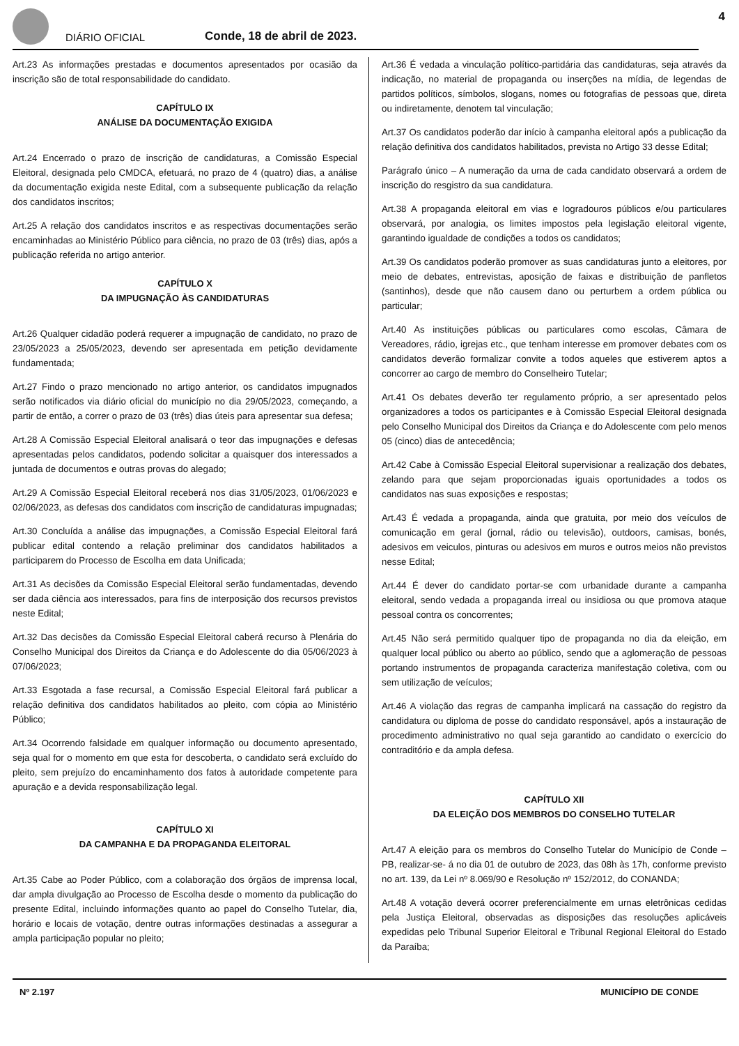DIÁRIO OFICIAL
Conde, 18 de abril de 2023.
4
Art.23 As informações prestadas e documentos apresentados por ocasião da inscrição são de total responsabilidade do candidato.
CAPÍTULO IX
ANÁLISE DA DOCUMENTAÇÃO EXIGIDA
Art.24 Encerrado o prazo de inscrição de candidaturas, a Comissão Especial Eleitoral, designada pelo CMDCA, efetuará, no prazo de 4 (quatro) dias, a análise da documentação exigida neste Edital, com a subsequente publicação da relação dos candidatos inscritos;
Art.25 A relação dos candidatos inscritos e as respectivas documentações serão encaminhadas ao Ministério Público para ciência, no prazo de 03 (três) dias, após a publicação referida no artigo anterior.
CAPÍTULO X
DA IMPUGNAÇÃO ÀS CANDIDATURAS
Art.26 Qualquer cidadão poderá requerer a impugnação de candidato, no prazo de 23/05/2023 a 25/05/2023, devendo ser apresentada em petição devidamente fundamentada;
Art.27 Findo o prazo mencionado no artigo anterior, os candidatos impugnados serão notificados via diário oficial do município no dia 29/05/2023, começando, a partir de então, a correr o prazo de 03 (três) dias úteis para apresentar sua defesa;
Art.28 A Comissão Especial Eleitoral analisará o teor das impugnações e defesas apresentadas pelos candidatos, podendo solicitar a quaisquer dos interessados a juntada de documentos e outras provas do alegado;
Art.29 A Comissão Especial Eleitoral receberá nos dias 31/05/2023, 01/06/2023 e 02/06/2023, as defesas dos candidatos com inscrição de candidaturas impugnadas;
Art.30 Concluída a análise das impugnações, a Comissão Especial Eleitoral fará publicar edital contendo a relação preliminar dos candidatos habilitados a participarem do Processo de Escolha em data Unificada;
Art.31 As decisões da Comissão Especial Eleitoral serão fundamentadas, devendo ser dada ciência aos interessados, para fins de interposição dos recursos previstos neste Edital;
Art.32 Das decisões da Comissão Especial Eleitoral caberá recurso à Plenária do Conselho Municipal dos Direitos da Criança e do Adolescente do dia 05/06/2023 à 07/06/2023;
Art.33 Esgotada a fase recursal, a Comissão Especial Eleitoral fará publicar a relação definitiva dos candidatos habilitados ao pleito, com cópia ao Ministério Público;
Art.34 Ocorrendo falsidade em qualquer informação ou documento apresentado, seja qual for o momento em que esta for descoberta, o candidato será excluído do pleito, sem prejuízo do encaminhamento dos fatos à autoridade competente para apuração e a devida responsabilização legal.
CAPÍTULO XI
DA CAMPANHA E DA PROPAGANDA ELEITORAL
Art.35 Cabe ao Poder Público, com a colaboração dos órgãos de imprensa local, dar ampla divulgação ao Processo de Escolha desde o momento da publicação do presente Edital, incluindo informações quanto ao papel do Conselho Tutelar, dia, horário e locais de votação, dentre outras informações destinadas a assegurar a ampla participação popular no pleito;
Art.36 É vedada a vinculação político-partidária das candidaturas, seja através da indicação, no material de propaganda ou inserções na mídia, de legendas de partidos políticos, símbolos, slogans, nomes ou fotografias de pessoas que, direta ou indiretamente, denotem tal vinculação;
Art.37 Os candidatos poderão dar início à campanha eleitoral após a publicação da relação definitiva dos candidatos habilitados, prevista no Artigo 33 desse Edital;
Parágrafo único – A numeração da urna de cada candidato observará a ordem de inscrição do resgistro da sua candidatura.
Art.38 A propaganda eleitoral em vias e logradouros públicos e/ou particulares observará, por analogia, os limites impostos pela legislação eleitoral vigente, garantindo igualdade de condições a todos os candidatos;
Art.39 Os candidatos poderão promover as suas candidaturas junto a eleitores, por meio de debates, entrevistas, aposição de faixas e distribuição de panfletos (santinhos), desde que não causem dano ou perturbem a ordem pública ou particular;
Art.40 As instituições públicas ou particulares como escolas, Câmara de Vereadores, rádio, igrejas etc., que tenham interesse em promover debates com os candidatos deverão formalizar convite a todos aqueles que estiverem aptos a concorrer ao cargo de membro do Conselheiro Tutelar;
Art.41 Os debates deverão ter regulamento próprio, a ser apresentado pelos organizadores a todos os participantes e à Comissão Especial Eleitoral designada pelo Conselho Municipal dos Direitos da Criança e do Adolescente com pelo menos 05 (cinco) dias de antecedência;
Art.42 Cabe à Comissão Especial Eleitoral supervisionar a realização dos debates, zelando para que sejam proporcionadas iguais oportunidades a todos os candidatos nas suas exposições e respostas;
Art.43 É vedada a propaganda, ainda que gratuita, por meio dos veículos de comunicação em geral (jornal, rádio ou televisão), outdoors, camisas, bonés, adesivos em veiculos, pinturas ou adesivos em muros e outros meios não previstos nesse Edital;
Art.44 É dever do candidato portar-se com urbanidade durante a campanha eleitoral, sendo vedada a propaganda irreal ou insidiosa ou que promova ataque pessoal contra os concorrentes;
Art.45 Não será permitido qualquer tipo de propaganda no dia da eleição, em qualquer local público ou aberto ao público, sendo que a aglomeração de pessoas portando instrumentos de propaganda caracteriza manifestação coletiva, com ou sem utilização de veículos;
Art.46 A violação das regras de campanha implicará na cassação do registro da candidatura ou diploma de posse do candidato responsável, após a instauração de procedimento administrativo no qual seja garantido ao candidato o exercício do contraditório e da ampla defesa.
CAPÍTULO XII
DA ELEIÇÃO DOS MEMBROS DO CONSELHO TUTELAR
Art.47 A eleição para os membros do Conselho Tutelar do Município de Conde – PB, realizar-se- á no dia 01 de outubro de 2023, das 08h às 17h, conforme previsto no art. 139, da Lei nº 8.069/90 e Resolução nº 152/2012, do CONANDA;
Art.48 A votação deverá ocorrer preferencialmente em urnas eletrônicas cedidas pela Justiça Eleitoral, observadas as disposições das resoluções aplicáveis expedidas pelo Tribunal Superior Eleitoral e Tribunal Regional Eleitoral do Estado da Paraíba;
Nº 2.197 MUNICÍPIO DE CONDE